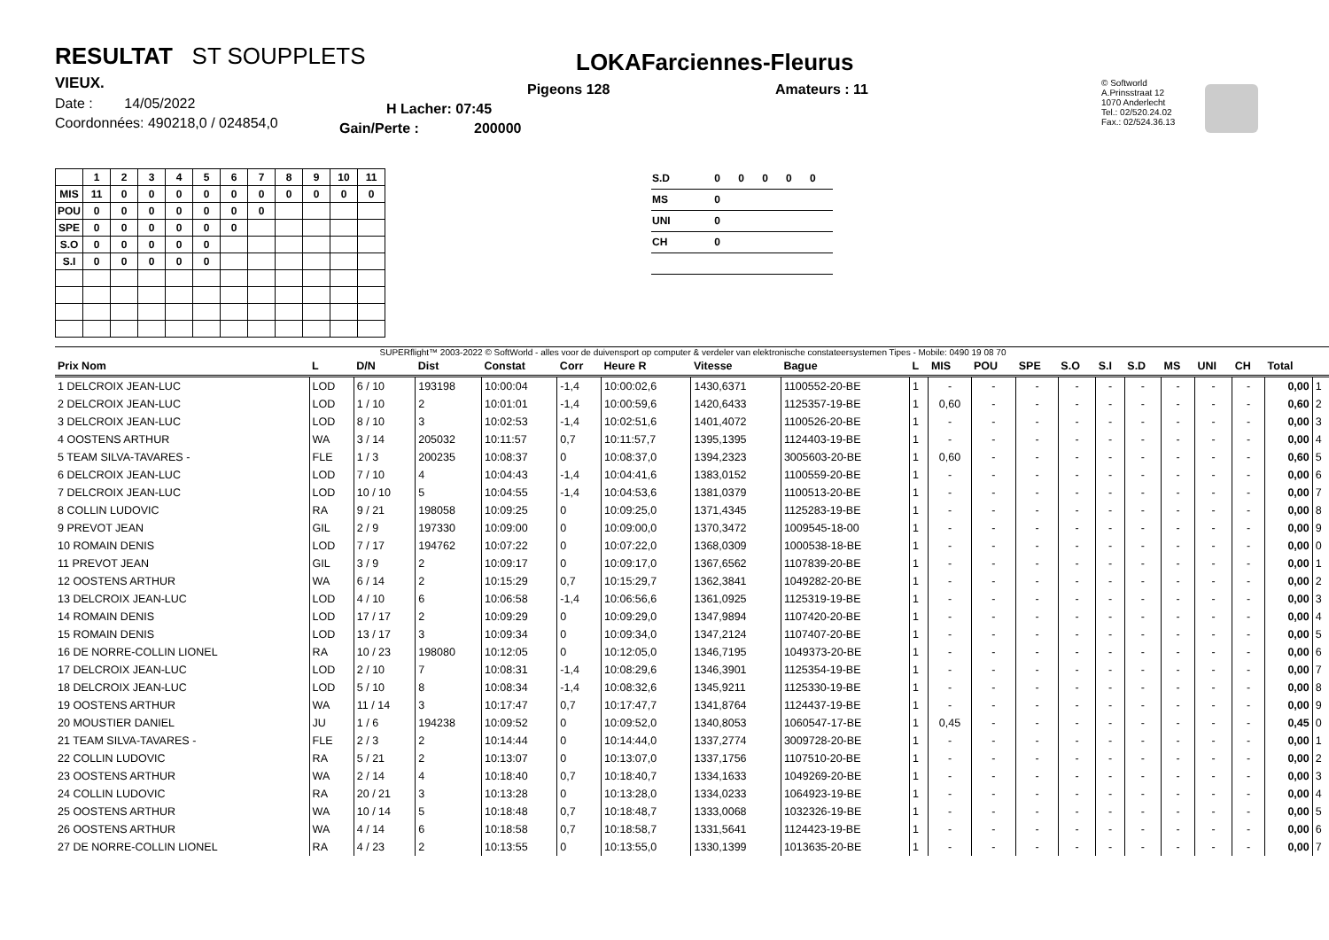RESULTAT ST SOUPPLETS
VIEUX.
Date : 14/05/2022
Coordonnées: 490218,0 / 024854,0
LOKAFarciennes-Fleurus
Pigeons 128 Amateurs : 11
H Lacher: 07:45
Gain/Perte : 200000
© Softworld
A.Prinsstraat 12
1070 Anderlecht
Tel.: 02/520.24.02
Fax.: 02/524.36.13
| | 1 | 2 | 3 | 4 | 5 | 6 | 7 | 8 | 9 | 10 | 11 |
| MIS | 11 | 0 | 0 | 0 | 0 | 0 | 0 | 0 | 0 | 0 | 0 |
| POU | 0 | 0 | 0 | 0 | 0 | 0 | 0 | | | | |
| SPE | 0 | 0 | 0 | 0 | 0 | 0 | | | | | |
| S.O | 0 | 0 | 0 | 0 | 0 | | | | | | |
| S.I | 0 | 0 | 0 | 0 | 0 | | | | | | |
| S.D | 0 | 0 | 0 | 0 | 0 |
| MS | 0 | | | | |
| UNI | 0 | | | | |
| CH | 0 | | | | |
SUPERflight™ 2003-2022 © SoftWorld - alles voor de duivensport op computer & verdeler van elektronische constateersystemen Tipes - Mobile: 0490 19 08 70
| Prix Nom | L | D/N | Dist | Constat | Corr | Heure R | Vitesse | Bague | L | MIS | POU | SPE | S.O | S.I | S.D | MS | UNI | CH | Total | |
| --- | --- | --- | --- | --- | --- | --- | --- | --- | --- | --- | --- | --- | --- | --- | --- | --- | --- | --- | --- | --- |
| 1 DELCROIX JEAN-LUC | LOD | 6 / 10 | 193198 | 10:00:04 | -1,4 | 10:00:02,6 | 1430,6371 | 1100552-20-BE | 1 | - | - | - | - | - | - | - | - | - | 0,00 | 1 |
| 2 DELCROIX JEAN-LUC | LOD | 1 / 10 | 2 | 10:01:01 | -1,4 | 10:00:59,6 | 1420,6433 | 1125357-19-BE | 1 | 0,60 | - | - | - | - | - | - | - | - | 0,60 | 2 |
| 3 DELCROIX JEAN-LUC | LOD | 8 / 10 | 3 | 10:02:53 | -1,4 | 10:02:51,6 | 1401,4072 | 1100526-20-BE | 1 | - | - | - | - | - | - | - | - | - | 0,00 | 3 |
| 4 OOSTENS ARTHUR | WA | 3 / 14 | 205032 | 10:11:57 | 0,7 | 10:11:57,7 | 1395,1395 | 1124403-19-BE | 1 | - | - | - | - | - | - | - | - | - | 0,00 | 4 |
| 5 TEAM SILVA-TAVARES - | FLE | 1 / 3 | 200235 | 10:08:37 | 0 | 10:08:37,0 | 1394,2323 | 3005603-20-BE | 1 | 0,60 | - | - | - | - | - | - | - | - | 0,60 | 5 |
| 6 DELCROIX JEAN-LUC | LOD | 7 / 10 | 4 | 10:04:43 | -1,4 | 10:04:41,6 | 1383,0152 | 1100559-20-BE | 1 | - | - | - | - | - | - | - | - | - | 0,00 | 6 |
| 7 DELCROIX JEAN-LUC | LOD | 10 / 10 | 5 | 10:04:55 | -1,4 | 10:04:53,6 | 1381,0379 | 1100513-20-BE | 1 | - | - | - | - | - | - | - | - | - | 0,00 | 7 |
| 8 COLLIN LUDOVIC | RA | 9 / 21 | 198058 | 10:09:25 | 0 | 10:09:25,0 | 1371,4345 | 1125283-19-BE | 1 | - | - | - | - | - | - | - | - | - | 0,00 | 8 |
| 9 PREVOT JEAN | GIL | 2 / 9 | 197330 | 10:09:00 | 0 | 10:09:00,0 | 1370,3472 | 1009545-18-00 | 1 | - | - | - | - | - | - | - | - | - | 0,00 | 9 |
| 10 ROMAIN DENIS | LOD | 7 / 17 | 194762 | 10:07:22 | 0 | 10:07:22,0 | 1368,0309 | 1000538-18-BE | 1 | - | - | - | - | - | - | - | - | - | 0,00 | 0 |
| 11 PREVOT JEAN | GIL | 3 / 9 | 2 | 10:09:17 | 0 | 10:09:17,0 | 1367,6562 | 1107839-20-BE | 1 | - | - | - | - | - | - | - | - | - | 0,00 | 1 |
| 12 OOSTENS ARTHUR | WA | 6 / 14 | 2 | 10:15:29 | 0,7 | 10:15:29,7 | 1362,3841 | 1049282-20-BE | 1 | - | - | - | - | - | - | - | - | - | 0,00 | 2 |
| 13 DELCROIX JEAN-LUC | LOD | 4 / 10 | 6 | 10:06:58 | -1,4 | 10:06:56,6 | 1361,0925 | 1125319-19-BE | 1 | - | - | - | - | - | - | - | - | - | 0,00 | 3 |
| 14 ROMAIN DENIS | LOD | 17 / 17 | 2 | 10:09:29 | 0 | 10:09:29,0 | 1347,9894 | 1107420-20-BE | 1 | - | - | - | - | - | - | - | - | - | 0,00 | 4 |
| 15 ROMAIN DENIS | LOD | 13 / 17 | 3 | 10:09:34 | 0 | 10:09:34,0 | 1347,2124 | 1107407-20-BE | 1 | - | - | - | - | - | - | - | - | - | 0,00 | 5 |
| 16 DE NORRE-COLLIN LIONEL | RA | 10 / 23 | 198080 | 10:12:05 | 0 | 10:12:05,0 | 1346,7195 | 1049373-20-BE | 1 | - | - | - | - | - | - | - | - | - | 0,00 | 6 |
| 17 DELCROIX JEAN-LUC | LOD | 2 / 10 | 7 | 10:08:31 | -1,4 | 10:08:29,6 | 1346,3901 | 1125354-19-BE | 1 | - | - | - | - | - | - | - | - | - | 0,00 | 7 |
| 18 DELCROIX JEAN-LUC | LOD | 5 / 10 | 8 | 10:08:34 | -1,4 | 10:08:32,6 | 1345,9211 | 1125330-19-BE | 1 | - | - | - | - | - | - | - | - | - | 0,00 | 8 |
| 19 OOSTENS ARTHUR | WA | 11 / 14 | 3 | 10:17:47 | 0,7 | 10:17:47,7 | 1341,8764 | 1124437-19-BE | 1 | - | - | - | - | - | - | - | - | - | 0,00 | 9 |
| 20 MOUSTIER DANIEL | JU | 1 / 6 | 194238 | 10:09:52 | 0 | 10:09:52,0 | 1340,8053 | 1060547-17-BE | 1 | 0,45 | - | - | - | - | - | - | - | - | 0,45 | 0 |
| 21 TEAM SILVA-TAVARES - | FLE | 2 / 3 | 2 | 10:14:44 | 0 | 10:14:44,0 | 1337,2774 | 3009728-20-BE | 1 | - | - | - | - | - | - | - | - | - | 0,00 | 1 |
| 22 COLLIN LUDOVIC | RA | 5 / 21 | 2 | 10:13:07 | 0 | 10:13:07,0 | 1337,1756 | 1107510-20-BE | 1 | - | - | - | - | - | - | - | - | - | 0,00 | 2 |
| 23 OOSTENS ARTHUR | WA | 2 / 14 | 4 | 10:18:40 | 0,7 | 10:18:40,7 | 1334,1633 | 1049269-20-BE | 1 | - | - | - | - | - | - | - | - | - | 0,00 | 3 |
| 24 COLLIN LUDOVIC | RA | 20 / 21 | 3 | 10:13:28 | 0 | 10:13:28,0 | 1334,0233 | 1064923-19-BE | 1 | - | - | - | - | - | - | - | - | - | 0,00 | 4 |
| 25 OOSTENS ARTHUR | WA | 10 / 14 | 5 | 10:18:48 | 0,7 | 10:18:48,7 | 1333,0068 | 1032326-19-BE | 1 | - | - | - | - | - | - | - | - | - | 0,00 | 5 |
| 26 OOSTENS ARTHUR | WA | 4 / 14 | 6 | 10:18:58 | 0,7 | 10:18:58,7 | 1331,5641 | 1124423-19-BE | 1 | - | - | - | - | - | - | - | - | - | 0,00 | 6 |
| 27 DE NORRE-COLLIN LIONEL | RA | 4 / 23 | 2 | 10:13:55 | 0 | 10:13:55,0 | 1330,1399 | 1013635-20-BE | 1 | - | - | - | - | - | - | - | - | - | 0,00 | 7 |